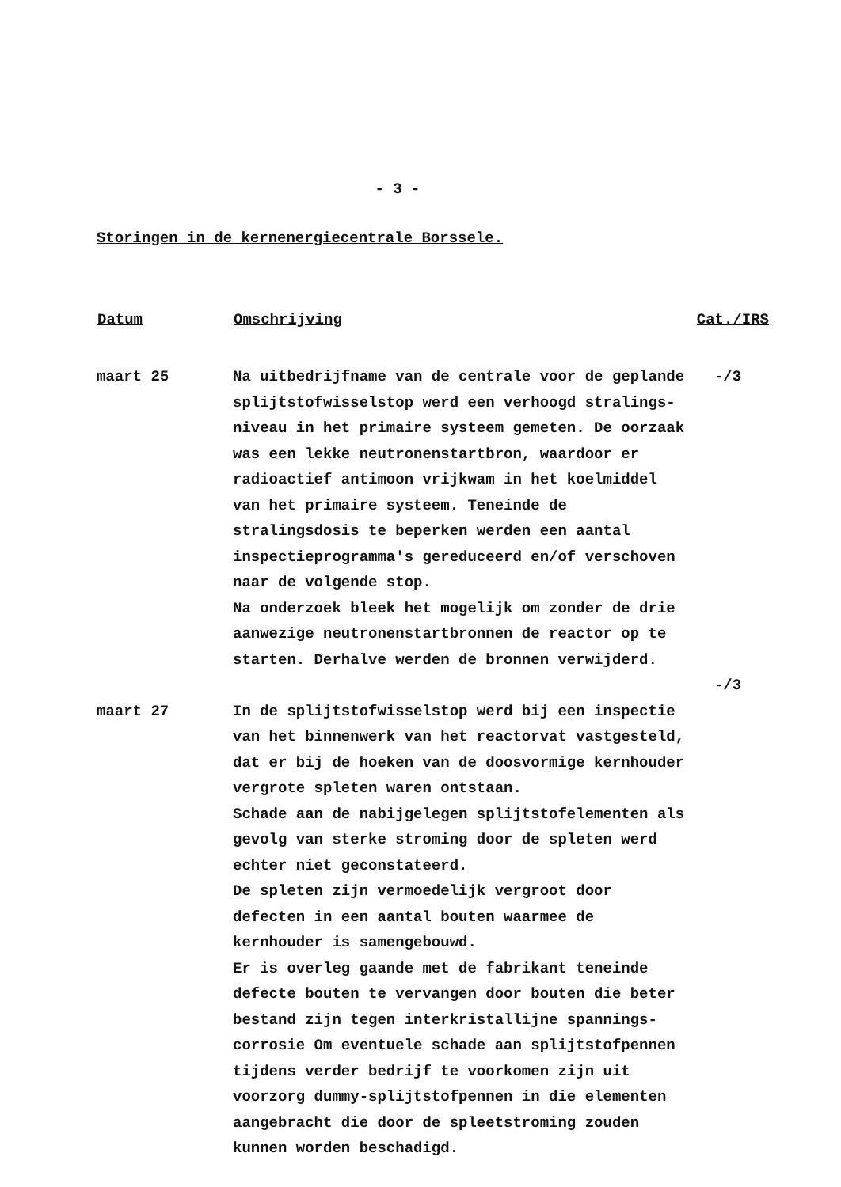- 3 -
Storingen in de kernenergiecentrale Borssele.
| Datum | Omschrijving | Cat./IRS |
| --- | --- | --- |
| maart 25 | Na uitbedrijfname van de centrale voor de geplande splijtstofwisselstop werd een verhoogd stralings-niveau in het primaire systeem gemeten. De oorzaak was een lekke neutronenstartbron, waardoor er radioactief antimoon vrijkwam in het koelmiddel van het primaire systeem. Teneinde de stralingsdosis te beperken werden een aantal inspectieprogramma's gereduceerd en/of verschoven naar de volgende stop. Na onderzoek bleek het mogelijk om zonder de drie aanwezige neutronenstartbronnen de reactor op te starten. Derhalve werden de bronnen verwijderd. | -/3 |
| | | -/3 |
| maart 27 | In de splijtstofwisselstop werd bij een inspectie van het binnenwerk van het reactorvat vastgesteld, dat er bij de hoeken van de doosvormige kernhouder vergrote spleten waren ontstaan. Schade aan de nabijgelegen splijtstofelementen als gevolg van sterke stroming door de spleten werd echter niet geconstateerd. De spleten zijn vermoedelijk vergroot door defecten in een aantal bouten waarmee de kernhouder is samengebouwd. Er is overleg gaande met de fabrikant teneinde defecte bouten te vervangen door bouten die beter bestand zijn tegen interkristallijne spannings-corrosie Om eventuele schade aan splijtstofpennen tijdens verder bedrijf te voorkomen zijn uit voorzorg dummy-splijtstofpennen in die elementen aangebracht die door de spleetstroming zouden kunnen worden beschadigd. | |